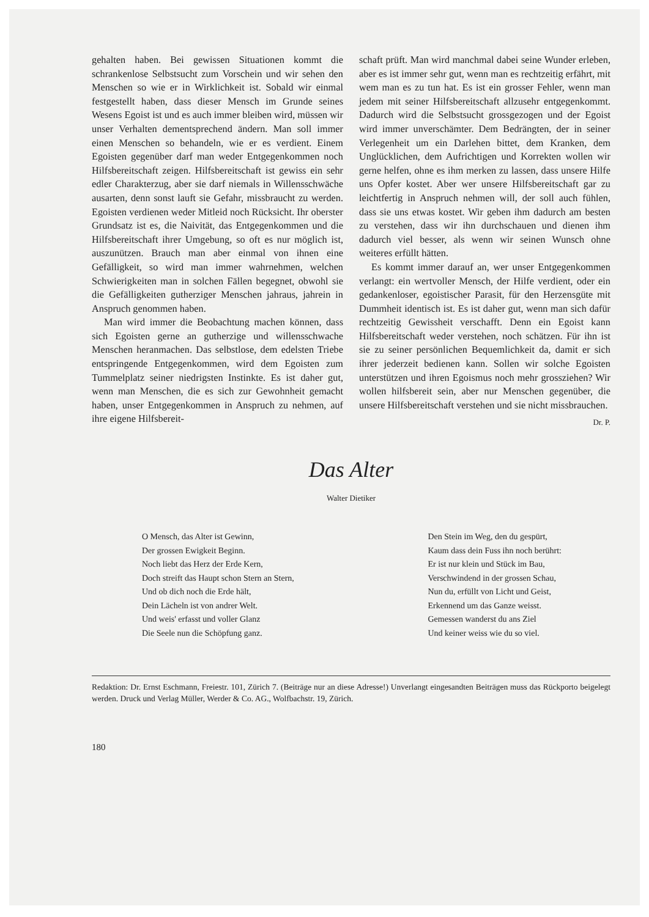gehalten haben. Bei gewissen Situationen kommt die schrankenlose Selbstsucht zum Vorschein und wir sehen den Menschen so wie er in Wirklichkeit ist. Sobald wir einmal festgestellt haben, dass dieser Mensch im Grunde seines Wesens Egoist ist und es auch immer bleiben wird, müssen wir unser Verhalten dementsprechend ändern. Man soll immer einen Menschen so behandeln, wie er es verdient. Einem Egoisten gegenüber darf man weder Entgegenkommen noch Hilfsbereitschaft zeigen. Hilfsbereitschaft ist gewiss ein sehr edler Charakterzug, aber sie darf niemals in Willensschwäche ausarten, denn sonst lauft sie Gefahr, missbraucht zu werden. Egoisten verdienen weder Mitleid noch Rücksicht. Ihr oberster Grundsatz ist es, die Naivität, das Entgegenkommen und die Hilfsbereitschaft ihrer Umgebung, so oft es nur möglich ist, auszunützen. Brauch man aber einmal von ihnen eine Gefälligkeit, so wird man immer wahrnehmen, welchen Schwierigkeiten man in solchen Fällen begegnet, obwohl sie die Gefälligkeiten gutherziger Menschen jahraus, jahrein in Anspruch genommen haben.
Man wird immer die Beobachtung machen können, dass sich Egoisten gerne an gutherzige und willensschwache Menschen heranmachen. Das selbstlose, dem edelsten Triebe entspringende Entgegenkommen, wird dem Egoisten zum Tummelplatz seiner niedrigsten Instinkte. Es ist daher gut, wenn man Menschen, die es sich zur Gewohnheit gemacht haben, unser Entgegenkommen in Anspruch zu nehmen, auf ihre eigene Hilfsbereit-
schaft prüft. Man wird manchmal dabei seine Wunder erleben, aber es ist immer sehr gut, wenn man es rechtzeitig erfährt, mit wem man es zu tun hat. Es ist ein grosser Fehler, wenn man jedem mit seiner Hilfsbereitschaft allzusehr entgegenkommt. Dadurch wird die Selbstsucht grossgezogen und der Egoist wird immer unverschämter. Dem Bedrängten, der in seiner Verlegenheit um ein Darlehen bittet, dem Kranken, dem Unglücklichen, dem Aufrichtigen und Korrekten wollen wir gerne helfen, ohne es ihm merken zu lassen, dass unsere Hilfe uns Opfer kostet. Aber wer unsere Hilfsbereitschaft gar zu leichtfertig in Anspruch nehmen will, der soll auch fühlen, dass sie uns etwas kostet. Wir geben ihm dadurch am besten zu verstehen, dass wir ihn durchschauen und dienen ihm dadurch viel besser, als wenn wir seinen Wunsch ohne weiteres erfüllt hätten.
Es kommt immer darauf an, wer unser Entgegenkommen verlangt: ein wertvoller Mensch, der Hilfe verdient, oder ein gedankenloser, egoistischer Parasit, für den Herzensgüte mit Dummheit identisch ist. Es ist daher gut, wenn man sich dafür rechtzeitig Gewissheit verschafft. Denn ein Egoist kann Hilfsbereitschaft weder verstehen, noch schätzen. Für ihn ist sie zu seiner persönlichen Bequemlichkeit da, damit er sich ihrer jederzeit bedienen kann. Sollen wir solche Egoisten unterstützen und ihren Egoismus noch mehr grossziehen? Wir wollen hilfsbereit sein, aber nur Menschen gegenüber, die unsere Hilfsbereitschaft verstehen und sie nicht missbrauchen.
Dr. P.
Das Alter
Walter Dietiker
O Mensch, das Alter ist Gewinn,
Der grossen Ewigkeit Beginn.
Noch liebt das Herz der Erde Kern,
Doch streift das Haupt schon Stern an Stern,
Und ob dich noch die Erde hält,
Dein Lächeln ist von andrer Welt.
Und weis' erfasst und voller Glanz
Die Seele nun die Schöpfung ganz.
Den Stein im Weg, den du gespürt,
Kaum dass dein Fuss ihn noch berührt:
Er ist nur klein und Stück im Bau,
Verschwindend in der grossen Schau,
Nun du, erfüllt von Licht und Geist,
Erkennend um das Ganze weisst.
Gemessen wanderst du ans Ziel
Und keiner weiss wie du so viel.
Redaktion: Dr. Ernst Eschmann, Freiestr. 101, Zürich 7. (Beiträge nur an diese Adresse!) Unverlangt eingesandten Beiträgen muss das Rückporto beigelegt werden. Druck und Verlag Müller, Werder & Co. AG., Wolfbachstr. 19, Zürich.
180